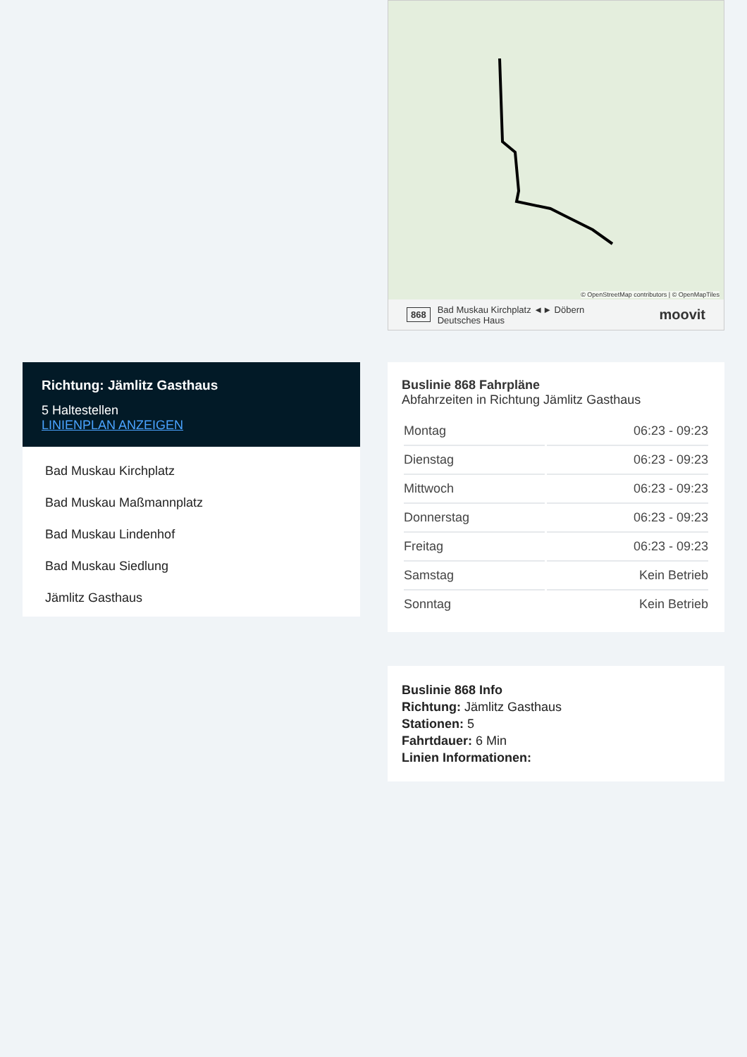Richtung: Jämlitz Gasthaus
5 Haltestellen
LINIENPLAN ANZEIGEN
Bad Muskau Kirchplatz
Bad Muskau Maßmannplatz
Bad Muskau Lindenhof
Bad Muskau Siedlung
Jämlitz Gasthaus
© OpenStreetMap contributors | © OpenMapTiles
868 Bad Muskau Kirchplatz ◄► Döbern
Deutsches Haus moovit
Buslinie 868 Fahrpläne
Abfahrzeiten in Richtung Jämlitz Gasthaus
| Montag | 06:23 - 09:23 |
| Dienstag | 06:23 - 09:23 |
| Mittwoch | 06:23 - 09:23 |
| Donnerstag | 06:23 - 09:23 |
| Freitag | 06:23 - 09:23 |
| Samstag | Kein Betrieb |
| Sonntag | Kein Betrieb |
Buslinie 868 Info
Richtung: Jämlitz Gasthaus
Stationen: 5
Fahrtdauer: 6 Min
Linien Informationen: